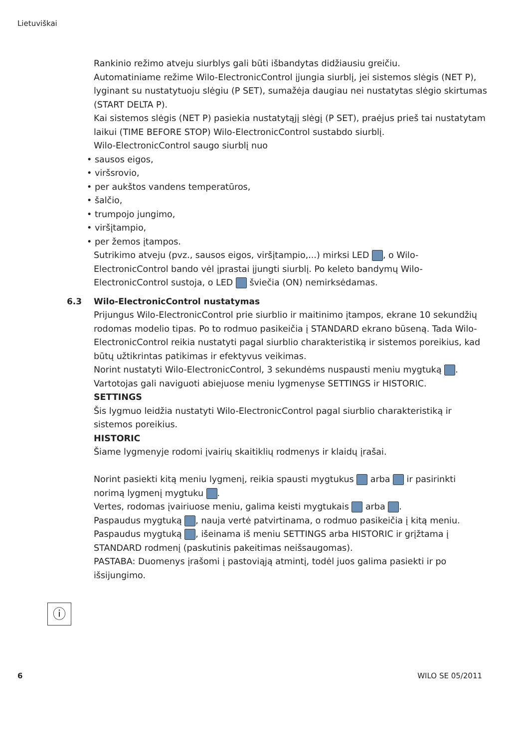Lietuviškai
Rankinio režimo atveju siurblys gali būti išbandytas didžiausiu greičiu.
Automatiniame režime Wilo-ElectronicControl įjungia siurblį, jei sistemos slėgis (NET P), lyginant su nustatytuoju slėgiu (P SET), sumažėja daugiau nei nustatytas slėgio skirtumas (START DELTA P).
Kai sistemos slėgis (NET P) pasiekia nustatytąjį slėgį (P SET), praėjus prieš tai nustatytam laikui (TIME BEFORE STOP) Wilo-ElectronicControl sustabdo siurblį.
Wilo-ElectronicControl saugo siurblį nuo
• sausos eigos,
• viršsrovio,
• per aukštos vandens temperatūros,
• šalčio,
• trumpojo jungimo,
• viršįtampio,
• per žemos įtampos.
Sutrikimo atveju (pvz., sausos eigos, viršįtampio,...) mirksi LED , o Wilo-ElectronicControl bando vėl įprastai įjungti siurblį. Po keleto bandymų Wilo-ElectronicControl sustoja, o LED šviečia (ON) nemirksėdamas.
6.3 Wilo-ElectronicControl nustatymas
Prijungus Wilo-ElectronicControl prie siurblio ir maitinimo įtampos, ekrane 10 sekundžių rodomas modelio tipas. Po to rodmuo pasikeičia į STANDARD ekrano būseną. Tada Wilo-ElectronicControl reikia nustatyti pagal siurblio charakteristiką ir sistemos poreikius, kad būtų užtikrintas patikimas ir efektyvus veikimas.
Norint nustatyti Wilo-ElectronicControl, 3 sekundėms nuspausti meniu mygtuką . Vartotojas gali naviguoti abiejuose meniu lygmenyse SETTINGS ir HISTORIC.
SETTINGS
Šis lygmuo leidžia nustatyti Wilo-ElectronicControl pagal siurblio charakteristiką ir sistemos poreikius.
HISTORIC
Šiame lygmenyje rodomi įvairių skaitiklių rodmenys ir klaidų įrašai.
Norint pasiekti kitą meniu lygmenį, reikia spausti mygtukus arba ir pasirinkti norimą lygmenį mygtuku .
Vertes, rodomas įvairiuose meniu, galima keisti mygtukais arba .
Paspaudus mygtuką , nauja vertė patvirtinama, o rodmuo pasikeičia į kitą meniu. Paspaudus mygtuką , išeinama iš meniu SETTINGS arba HISTORIC ir grįžtama į STANDARD rodmenį (paskutinis pakeitimas neišsaugomas).
PASTABA: Duomenys įrašomi į pastoviąją atmintį, todėl juos galima pasiekti ir po išsijungimo.
ⓘ
6 WILO SE 05/2011